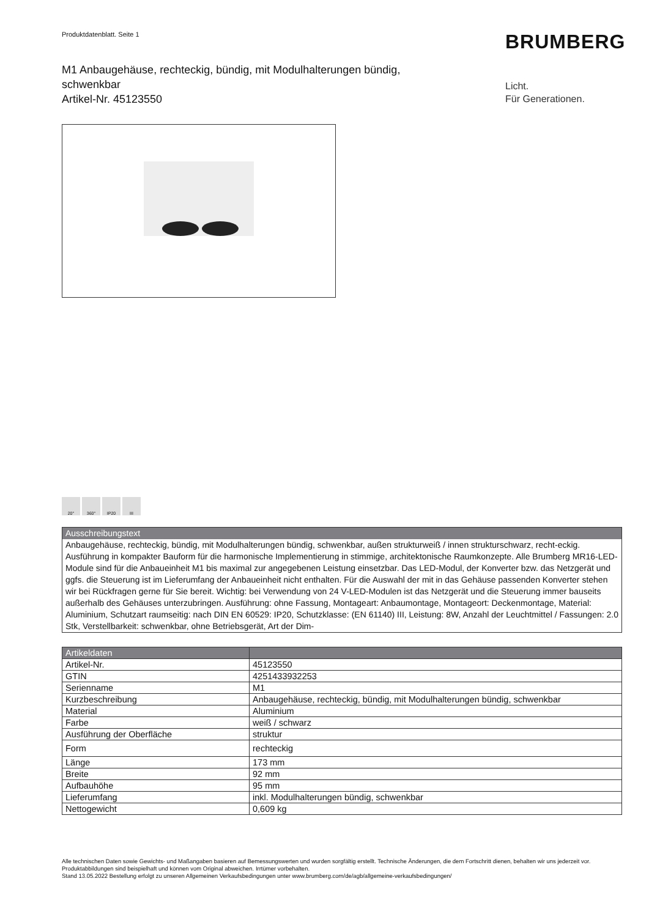Produktdatenblatt. Seite 1 BRUMBERG
M1 Anbaugehäuse, rechteckig, bündig, mit Modulhalterungen bündig, schwenkbar
Artikel-Nr. 45123550
Licht.
Für Generationen.
20° 360° IP20 III
Ausschreibungstext
Anbaugehäuse, rechteckig, bündig, mit Modulhalterungen bündig, schwenkbar, außen strukturweiß / innen strukturschwarz, recht-eckig. Ausführung in kompakter Bauform für die harmonische Implementierung in stimmige, architektonische Raumkonzepte. Alle Brumberg MR16-LED-Module sind für die Anbaueinheit M1 bis maximal zur angegebenen Leistung einsetzbar. Das LED-Modul, der Konverter bzw. das Netzgerät und ggfs. die Steuerung ist im Lieferumfang der Anbaueinheit nicht enthalten. Für die Auswahl der mit in das Gehäuse passenden Konverter stehen wir bei Rückfragen gerne für Sie bereit. Wichtig: bei Verwendung von 24 V-LED-Modulen ist das Netzgerät und die Steuerung immer bauseits außerhalb des Gehäuses unterzubringen. Ausführung: ohne Fassung, Montageart: Anbaumontage, Montageort: Deckenmontage, Material: Aluminium, Schutzart raumseitig: nach DIN EN 60529: IP20, Schutzklasse: (EN 61140) III, Leistung: 8W, Anzahl der Leuchtmittel / Fassungen: 2.0 Stk, Verstellbarkeit: schwenkbar, ohne Betriebsgerät, Art der Dim-
| Artikeldaten | |
| --- | --- |
| Artikel-Nr. | 45123550 |
| GTIN | 4251433932253 |
| Serienname | M1 |
| Kurzbeschreibung | Anbaugehäuse, rechteckig, bündig, mit Modulhalterungen bündig, schwenkbar |
| Material | Aluminium |
| Farbe | weiß / schwarz |
| Ausführung der Oberfläche | struktur |
| Form | rechteckig |
| Länge | 173 mm |
| Breite | 92 mm |
| Aufbauhöhe | 95 mm |
| Lieferumfang | inkl. Modulhalterungen bündig, schwenkbar |
| Nettogewicht | 0,609 kg |
Alle technischen Daten sowie Gewichts- und Maßangaben basieren auf Bemessungswerten und wurden sorgfältig erstellt. Technische Änderungen, die dem Fortschritt dienen, behalten wir uns jederzeit vor. Produktabbildungen sind beispielhaft und können vom Original abweichen. Irrtümer vorbehalten.
Stand 13.05.2022 Bestellung erfolgt zu unseren Allgemeinen Verkaufsbedingungen unter www.brumberg.com/de/agb/allgemeine-verkaufsbedingungen/